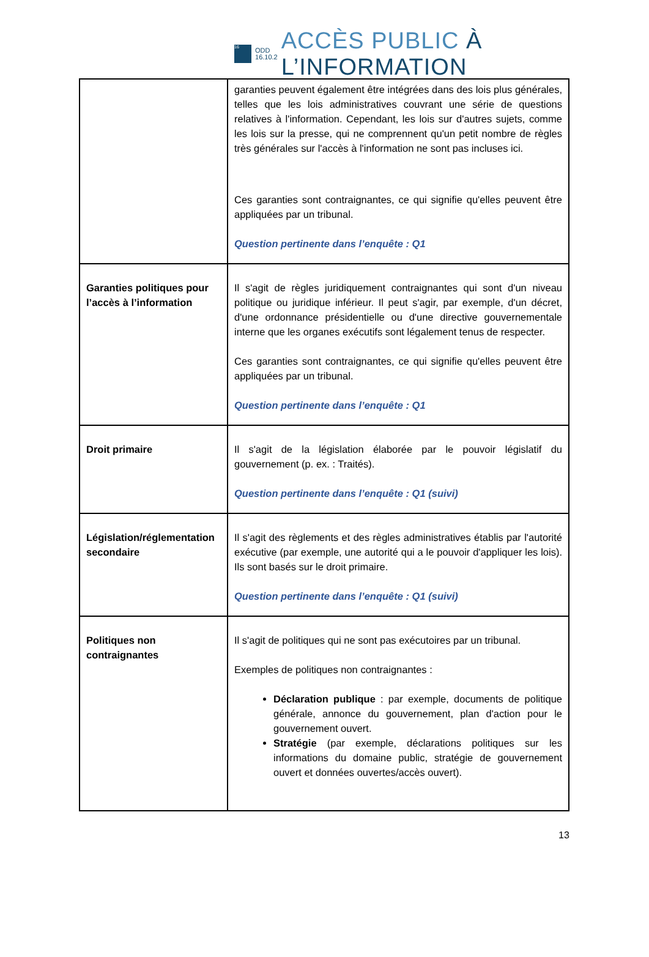16
ODD
16.10.2
ACCÈS PUBLIC À L’INFORMATION
| | garanties peuvent également être intégrées dans des lois plus générales, telles que les lois administratives couvrant une série de questions relatives à l'information. Cependant, les lois sur d'autres sujets, comme les lois sur la presse, qui ne comprennent qu'un petit nombre de règles très générales sur l'accès à l'information ne sont pas incluses ici. Ces garanties sont contraignantes, ce qui signifie qu'elles peuvent être appliquées par un tribunal. Question pertinente dans l’enquête : Q1 |
| Garanties politiques pour l’accès à l’information | Il s'agit de règles juridiquement contraignantes qui sont d'un niveau politique ou juridique inférieur. Il peut s'agir, par exemple, d'un décret, d'une ordonnance présidentielle ou d'une directive gouvernementale interne que les organes exécutifs sont légalement tenus de respecter. Ces garanties sont contraignantes, ce qui signifie qu'elles peuvent être appliquées par un tribunal. Question pertinente dans l’enquête : Q1 |
| Droit primaire | Il s'agit de la législation élaborée par le pouvoir législatif du gouvernement (p. ex. : Traités). Question pertinente dans l’enquête : Q1 (suivi) |
| Législation/réglementation secondaire | Il s'agit des règlements et des règles administratives établis par l'autorité exécutive (par exemple, une autorité qui a le pouvoir d'appliquer les lois). Ils sont basés sur le droit primaire. Question pertinente dans l’enquête : Q1 (suivi) |
| Politiques non contraignantes | Il s'agit de politiques qui ne sont pas exécutoires par un tribunal. Exemples de politiques non contraignantes : Déclaration publique : par exemple, documents de politique générale, annonce du gouvernement, plan d'action pour le gouvernement ouvert. Stratégie (par exemple, déclarations politiques sur les informations du domaine public, stratégie de gouvernement ouvert et données ouvertes/accès ouvert). |
13